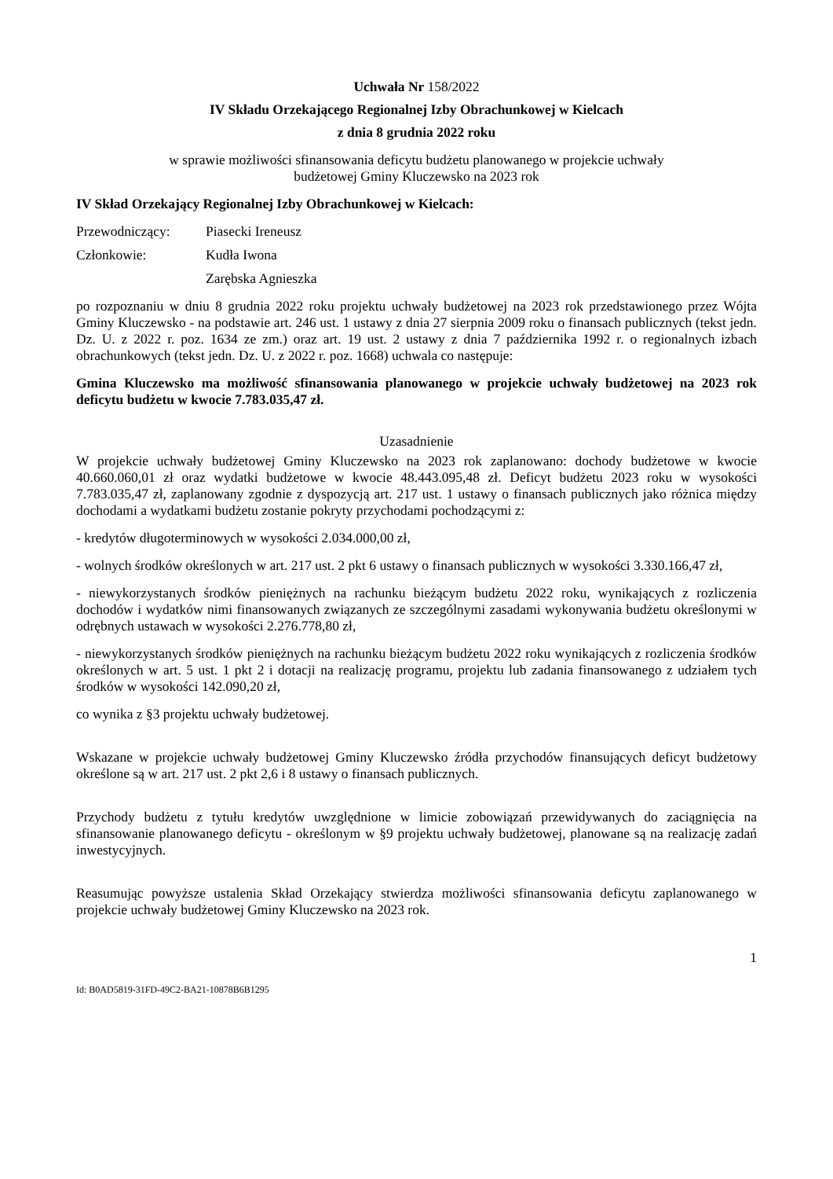Uchwała Nr 158/2022
IV Składu Orzekającego Regionalnej Izby Obrachunkowej w Kielcach
z dnia 8 grudnia 2022 roku
w sprawie możliwości sfinansowania deficytu budżetu planowanego w projekcie uchwały
budżetowej Gminy Kluczewsko na 2023 rok
IV Skład Orzekający Regionalnej Izby Obrachunkowej w Kielcach:
Przewodniczący: Piasecki Ireneusz
Członkowie: Kudła Iwona
Zarębska Agnieszka
po rozpoznaniu w dniu 8 grudnia 2022 roku projektu uchwały budżetowej na 2023 rok przedstawionego przez Wójta Gminy Kluczewsko - na podstawie art. 246 ust. 1 ustawy z dnia 27 sierpnia 2009 roku o finansach publicznych (tekst jedn. Dz. U. z 2022 r. poz. 1634 ze zm.) oraz art. 19 ust. 2 ustawy z dnia 7 października 1992 r. o regionalnych izbach obrachunkowych (tekst jedn. Dz. U. z 2022 r. poz. 1668) uchwala co następuje:
Gmina Kluczewsko ma możliwość sfinansowania planowanego w projekcie uchwały budżetowej na 2023 rok deficytu budżetu w kwocie 7.783.035,47 zł.
Uzasadnienie
W projekcie uchwały budżetowej Gminy Kluczewsko na 2023 rok zaplanowano: dochody budżetowe w kwocie 40.660.060,01 zł oraz wydatki budżetowe w kwocie 48.443.095,48 zł. Deficyt budżetu 2023 roku w wysokości 7.783.035,47 zł, zaplanowany zgodnie z dyspozycją art. 217 ust. 1 ustawy o finansach publicznych jako różnica między dochodami a wydatkami budżetu zostanie pokryty przychodami pochodzącymi z:
- kredytów długoterminowych w wysokości 2.034.000,00 zł,
- wolnych środków określonych w art. 217 ust. 2 pkt 6 ustawy o finansach publicznych w wysokości 3.330.166,47 zł,
- niewykorzystanych środków pieniężnych na rachunku bieżącym budżetu 2022 roku, wynikających z rozliczenia dochodów i wydatków nimi finansowanych związanych ze szczególnymi zasadami wykonywania budżetu określonymi w odrębnych ustawach w wysokości 2.276.778,80 zł,
- niewykorzystanych środków pieniężnych na rachunku bieżącym budżetu 2022 roku wynikających z rozliczenia środków określonych w art. 5 ust. 1 pkt 2 i dotacji na realizację programu, projektu lub zadania finansowanego z udziałem tych środków w wysokości 142.090,20 zł,
co wynika z §3 projektu uchwały budżetowej.
Wskazane w projekcie uchwały budżetowej Gminy Kluczewsko źródła przychodów finansujących deficyt budżetowy określone są w art. 217 ust. 2 pkt 2,6 i 8 ustawy o finansach publicznych.
Przychody budżetu z tytułu kredytów uwzględnione w limicie zobowiązań przewidywanych do zaciągnięcia na sfinansowanie planowanego deficytu - określonym w §9 projektu uchwały budżetowej, planowane są na realizację zadań inwestycyjnych.
Reasumując powyższe ustalenia Skład Orzekający stwierdza możliwości sfinansowania deficytu zaplanowanego w projekcie uchwały budżetowej Gminy Kluczewsko na 2023 rok.
1
Id: B0AD5819-31FD-49C2-BA21-10878B6B1295